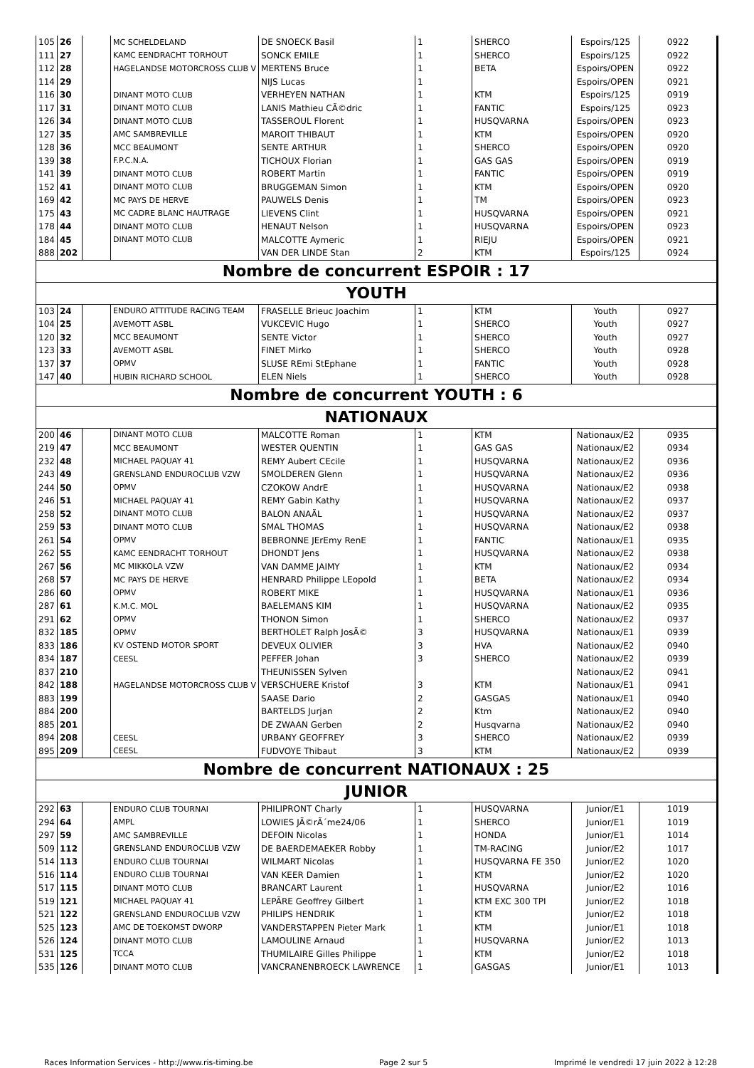| 105 | 26 | | MC SCHELDELAND | DE SNOECK Basil | 1 | SHERCO | Espoirs/125 | 0922 |
| 111 | 27 | | KAMC EENDRACHT TORHOUT | SONCK EMILE | 1 | SHERCO | Espoirs/125 | 0922 |
| 112 | 28 | | HAGELANDSE MOTORCROSS CLUB V | MERTENS Bruce | 1 | BETA | Espoirs/OPEN | 0922 |
| 114 | 29 | | | NIJS Lucas | 1 | | Espoirs/OPEN | 0921 |
| 116 | 30 | | DINANT MOTO CLUB | VERHEYEN NATHAN | 1 | KTM | Espoirs/125 | 0919 |
| 117 | 31 | | DINANT MOTO CLUB | LANIS Mathieu CÃ©dric | 1 | FANTIC | Espoirs/125 | 0923 |
| 126 | 34 | | DINANT MOTO CLUB | TASSEROUL Florent | 1 | HUSQVARNA | Espoirs/OPEN | 0923 |
| 127 | 35 | | AMC SAMBREVILLE | MAROIT THIBAUT | 1 | KTM | Espoirs/OPEN | 0920 |
| 128 | 36 | | MCC BEAUMONT | SENTE ARTHUR | 1 | SHERCO | Espoirs/OPEN | 0920 |
| 139 | 38 | | F.P.C.N.A. | TICHOUX Florian | 1 | GAS GAS | Espoirs/OPEN | 0919 |
| 141 | 39 | | DINANT MOTO CLUB | ROBERT Martin | 1 | FANTIC | Espoirs/OPEN | 0919 |
| 152 | 41 | | DINANT MOTO CLUB | BRUGGEMAN Simon | 1 | KTM | Espoirs/OPEN | 0920 |
| 169 | 42 | | MC PAYS DE HERVE | PAUWELS Denis | 1 | TM | Espoirs/OPEN | 0923 |
| 175 | 43 | | MC CADRE BLANC HAUTRAGE | LIEVENS Clint | 1 | HUSQVARNA | Espoirs/OPEN | 0921 |
| 178 | 44 | | DINANT MOTO CLUB | HENAUT Nelson | 1 | HUSQVARNA | Espoirs/OPEN | 0923 |
| 184 | 45 | | DINANT MOTO CLUB | MALCOTTE Aymeric | 1 | RIEJU | Espoirs/OPEN | 0921 |
| 888 | 202 | | | VAN DER LINDE Stan | 2 | KTM | Espoirs/125 | 0924 |
| Nombre de concurrent ESPOIR : 17 | | | | | | | | |
| YOUTH | | | | | | | | |
| 103 | 24 | | ENDURO ATTITUDE RACING TEAM | FRASELLE Brieuc Joachim | 1 | KTM | Youth | 0927 |
| 104 | 25 | | AVEMOTT ASBL | VUKCEVIC Hugo | 1 | SHERCO | Youth | 0927 |
| 120 | 32 | | MCC BEAUMONT | SENTE Victor | 1 | SHERCO | Youth | 0927 |
| 123 | 33 | | AVEMOTT ASBL | FINET Mirko | 1 | SHERCO | Youth | 0928 |
| 137 | 37 | | OPMV | SLUSE REmi StEphane | 1 | FANTIC | Youth | 0928 |
| 147 | 40 | | HUBIN RICHARD SCHOOL | ELEN Niels | 1 | SHERCO | Youth | 0928 |
| Nombre de concurrent YOUTH : 6 | | | | | | | | |
| NATIONAUX | | | | | | | | |
| 200 | 46 | | DINANT MOTO CLUB | MALCOTTE Roman | 1 | KTM | Nationaux/E2 | 0935 |
| 219 | 47 | | MCC BEAUMONT | WESTER QUENTIN | 1 | GAS GAS | Nationaux/E2 | 0934 |
| 232 | 48 | | MICHAEL PAQUAY 41 | REMY Aubert CEcile | 1 | HUSQVARNA | Nationaux/E2 | 0936 |
| 243 | 49 | | GRENSLAND ENDUROCLUB VZW | SMOLDEREN Glenn | 1 | HUSQVARNA | Nationaux/E2 | 0936 |
| 244 | 50 | | OPMV | CZOKOW AndrE | 1 | HUSQVARNA | Nationaux/E2 | 0938 |
| 246 | 51 | | MICHAEL PAQUAY 41 | REMY Gabin Kathy | 1 | HUSQVARNA | Nationaux/E2 | 0937 |
| 258 | 52 | | DINANT MOTO CLUB | BALON ANAÃL | 1 | HUSQVARNA | Nationaux/E2 | 0937 |
| 259 | 53 | | DINANT MOTO CLUB | SMAL THOMAS | 1 | HUSQVARNA | Nationaux/E2 | 0938 |
| 261 | 54 | | OPMV | BEBRONNE JErEmy RenE | 1 | FANTIC | Nationaux/E1 | 0935 |
| 262 | 55 | | KAMC EENDRACHT TORHOUT | DHONDT Jens | 1 | HUSQVARNA | Nationaux/E2 | 0938 |
| 267 | 56 | | MC MIKKOLA VZW | VAN DAMME JAIMY | 1 | KTM | Nationaux/E2 | 0934 |
| 268 | 57 | | MC PAYS DE HERVE | HENRARD Philippe LEopold | 1 | BETA | Nationaux/E2 | 0934 |
| 286 | 60 | | OPMV | ROBERT MIKE | 1 | HUSQVARNA | Nationaux/E1 | 0936 |
| 287 | 61 | | K.M.C. MOL | BAELEMANS KIM | 1 | HUSQVARNA | Nationaux/E2 | 0935 |
| 291 | 62 | | OPMV | THONON Simon | 1 | SHERCO | Nationaux/E2 | 0937 |
| 832 | 185 | | OPMV | BERTHOLET Ralph JosÃ© | 3 | HUSQVARNA | Nationaux/E1 | 0939 |
| 833 | 186 | | KV OSTEND MOTOR SPORT | DEVEUX OLIVIER | 3 | HVA | Nationaux/E2 | 0940 |
| 834 | 187 | | CEESL | PEFFER Johan | 3 | SHERCO | Nationaux/E2 | 0939 |
| 837 | 210 | | | THEUNISSEN Sylven | | | Nationaux/E2 | 0941 |
| 842 | 188 | | HAGELANDSE MOTORCROSS CLUB V | VERSCHUERE Kristof | 3 | KTM | Nationaux/E1 | 0941 |
| 883 | 199 | | | SAASE Dario | 2 | GASGAS | Nationaux/E1 | 0940 |
| 884 | 200 | | | BARTELDS Jurjan | 2 | Ktm | Nationaux/E2 | 0940 |
| 885 | 201 | | | DE ZWAAN Gerben | 2 | Husqvarna | Nationaux/E2 | 0940 |
| 894 | 208 | | CEESL | URBANY GEOFFREY | 3 | SHERCO | Nationaux/E2 | 0939 |
| 895 | 209 | | CEESL | FUDVOYE Thibaut | 3 | KTM | Nationaux/E2 | 0939 |
| Nombre de concurrent NATIONAUX : 25 | | | | | | | | |
| JUNIOR | | | | | | | | |
| 292 | 63 | | ENDURO CLUB TOURNAI | PHILIPRONT Charly | 1 | HUSQVARNA | Junior/E1 | 1019 |
| 294 | 64 | | AMPL | LOWIES JÃ©rÃ´me24/06 | 1 | SHERCO | Junior/E1 | 1019 |
| 297 | 59 | | AMC SAMBREVILLE | DEFOIN Nicolas | 1 | HONDA | Junior/E1 | 1014 |
| 509 | 112 | | GRENSLAND ENDUROCLUB VZW | DE BAERDEMAEKER Robby | 1 | TM-RACING | Junior/E2 | 1017 |
| 514 | 113 | | ENDURO CLUB TOURNAI | WILMART Nicolas | 1 | HUSQVARNA FE 350 | Junior/E2 | 1020 |
| 516 | 114 | | ENDURO CLUB TOURNAI | VAN KEER Damien | 1 | KTM | Junior/E2 | 1020 |
| 517 | 115 | | DINANT MOTO CLUB | BRANCART Laurent | 1 | HUSQVARNA | Junior/E2 | 1016 |
| 519 | 121 | | MICHAEL PAQUAY 41 | LEPÃRE Geoffrey Gilbert | 1 | KTM EXC 300 TPI | Junior/E2 | 1018 |
| 521 | 122 | | GRENSLAND ENDUROCLUB VZW | PHILIPS HENDRIK | 1 | KTM | Junior/E2 | 1018 |
| 525 | 123 | | AMC DE TOEKOMST DWORP | VANDERSTAPPEN Pieter Mark | 1 | KTM | Junior/E1 | 1018 |
| 526 | 124 | | DINANT MOTO CLUB | LAMOULINE Arnaud | 1 | HUSQVARNA | Junior/E2 | 1013 |
| 531 | 125 | | TCCA | THUMILAIRE Gilles Philippe | 1 | KTM | Junior/E2 | 1018 |
| 535 | 126 | | DINANT MOTO CLUB | VANCRANENBROECK LAWRENCE | 1 | GASGAS | Junior/E1 | 1013 |
Races Information Services - http://www.ris-timing.be Page 2 sur 5 Imprimé le vendredi 17 juin 2022 à 12:28